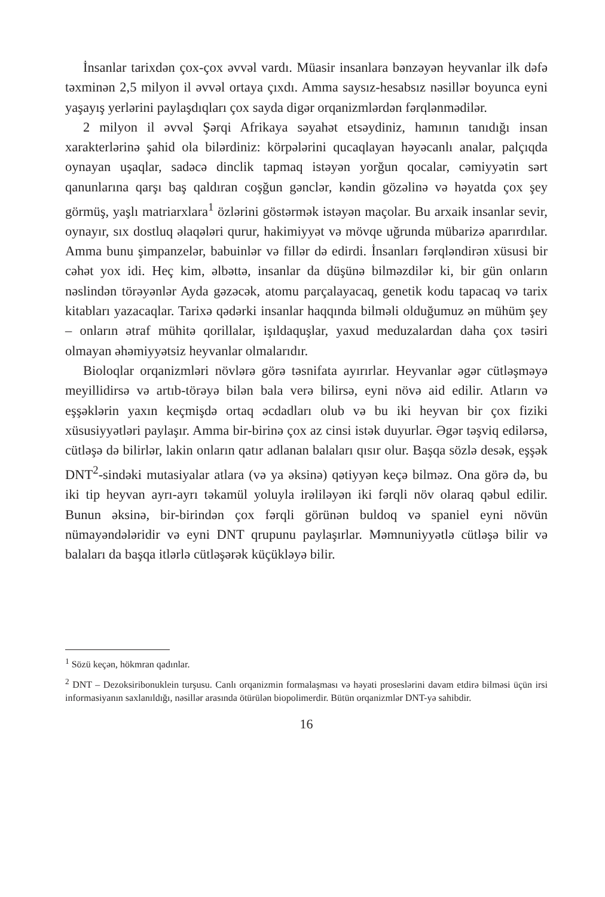İnsanlar tarixdən çox-çox əvvəl vardı. Müasir insanlara bənzəyən heyvanlar ilk dəfə təxminən 2,5 milyon il əvvəl ortaya çıxdı. Amma saysız-hesabsız nəsillər boyunca eyni yaşayış yerlərini paylaşdıqları çox sayda digər orqanizmlərdən fərqlənmədilər.
2 milyon il əvvəl Şərqi Afrikaya səyahət etsəydiniz, hamının tanıdığı insan xarakterlərinə şahid ola bilərdiniz: körpələrini qucaqlayan həyəcanlı analar, palçıqda oynayan uşaqlar, sadəcə dinclik tapmaq istəyən yorğun qocalar, cəmiyyətin sərt qanunlarına qarşı baş qaldıran coşğun gənclər, kəndin gözəlinə və həyatda çox şey görmüş, yaşlı matriarxlara<sup>1</sup> özlərini göstərmək istəyən maçolar. Bu arxaik insanlar sevir, oynayır, sıx dostluq əlaqələri qurur, hakimiyyət və mövqe uğrunda mübarizə aparırdılar. Amma bunu şimpanzelər, babuinlər və fillər də edirdi. İnsanları fərqləndirən xüsusi bir cəhət yox idi. Heç kim, əlbəttə, insanlar da düşünə bilməzdilər ki, bir gün onların nəslindən törəyənlər Ayda gəzəcək, atomu parçalayacaq, genetik kodu tapacaq və tarix kitabları yazacaqlar. Tarixə qədərki insanlar haqqında bilməli olduğumuz ən mühüm şey – onların ətraf mühitə qorillalar, işıldaquşlar, yaxud meduzalardan daha çox təsiri olmayan əhəmiyyətsiz heyvanlar olmalarıdır.
Bioloqlar orqanizmləri növlərə görə təsnifata ayırırlar. Heyvanlar əgər cütləşməyə meyillidirsə və artıb-törəyə bilən bala verə bilirsə, eyni növə aid edilir. Atların və eşşəklərin yaxın keçmişdə ortaq əcdadları olub və bu iki heyvan bir çox fiziki xüsusiyyətləri paylaşır. Amma bir-birinə çox az cinsi istək duyurlar. Əgər təşviq edilərsə, cütləşə də bilirlər, lakin onların qatır adlanan balaları qısır olur. Başqa sözlə desək, eşşək DNT<sup>2</sup>-sindəki mutasiyalar atlara (və ya əksinə) qətiyyən keçə bilməz. Ona görə də, bu iki tip heyvan ayrı-ayrı təkamül yoluyla irəliləyən iki fərqli növ olaraq qəbul edilir. Bunun əksinə, bir-birindən çox fərqli görünən buldoq və spaniel eyni növün nümayəndələridir və eyni DNT qrupunu paylaşırlar. Məmnuniyyətlə cütləşə bilir və balaları da başqa itlərlə cütləşərək küçükləyə bilir.
<sup>1</sup> Sözü keçən, hökmran qadınlar.
<sup>2</sup> DNT – Dezoksiribonuklein turşusu. Canlı orqanizmin formalaşması və həyati proseslərini davam etdirə bilməsi üçün irsi informasiyanın saxlanıldığı, nəsillər arasında ötürülən biopolimerdir. Bütün orqanizmlər DNT-yə sahibdir.
16